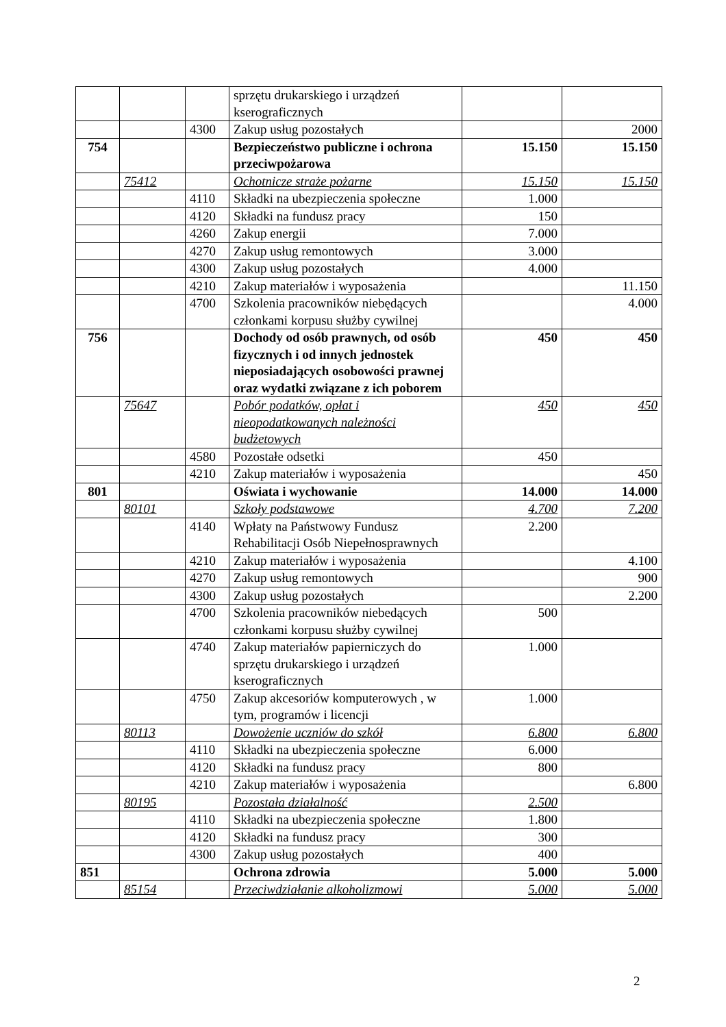| | | | sprzętu drukarskiego i urządzeń kserograficznych | | |
| | | 4300 | Zakup usług pozostałych | | 2000 |
| 754 | | | Bezpieczeństwo publiczne i ochrona przeciwpożarowa | 15.150 | 15.150 |
| | 75412 | | Ochotnicze straże pożarne | 15.150 | 15.150 |
| | | 4110 | Składki na ubezpieczenia społeczne | 1.000 | |
| | | 4120 | Składki na fundusz pracy | 150 | |
| | | 4260 | Zakup energii | 7.000 | |
| | | 4270 | Zakup usług remontowych | 3.000 | |
| | | 4300 | Zakup usług pozostałych | 4.000 | |
| | | 4210 | Zakup materiałów i wyposażenia | | 11.150 |
| | | 4700 | Szkolenia pracowników niebędących członkami korpusu służby cywilnej | | 4.000 |
| 756 | | | Dochody od osób prawnych, od osób fizycznych i od innych jednostek nieposiadających osobowości prawnej oraz wydatki związane z ich poborem | 450 | 450 |
| | 75647 | | Pobór podatków, opłat i nieopodatkowanych należności budżetowych | 450 | 450 |
| | | 4580 | Pozostałe odsetki | 450 | |
| | | 4210 | Zakup materiałów i wyposażenia | | 450 |
| 801 | | | Oświata i wychowanie | 14.000 | 14.000 |
| | 80101 | | Szkoły podstawowe | 4.700 | 7.200 |
| | | 4140 | Wpłaty na Państwowy Fundusz Rehabilitacji Osób Niepełnosprawnych | 2.200 | |
| | | 4210 | Zakup materiałów i wyposażenia | | 4.100 |
| | | 4270 | Zakup usług remontowych | | 900 |
| | | 4300 | Zakup usług pozostałych | | 2.200 |
| | | 4700 | Szkolenia pracowników niebedących członkami korpusu służby cywilnej | 500 | |
| | | 4740 | Zakup materiałów papierniczych do sprzętu drukarskiego i urządzeń kserograficznych | 1.000 | |
| | | 4750 | Zakup akcesoriów komputerowych , w tym, programów i licencji | 1.000 | |
| | 80113 | | Dowożenie uczniów do szkół | 6.800 | 6.800 |
| | | 4110 | Składki na ubezpieczenia społeczne | 6.000 | |
| | | 4120 | Składki na fundusz pracy | 800 | |
| | | 4210 | Zakup materiałów i wyposażenia | | 6.800 |
| | 80195 | | Pozostała działalność | 2.500 | |
| | | 4110 | Składki na ubezpieczenia społeczne | 1.800 | |
| | | 4120 | Składki na fundusz pracy | 300 | |
| | | 4300 | Zakup usług pozostałych | 400 | |
| 851 | | | Ochrona zdrowia | 5.000 | 5.000 |
| | 85154 | | Przeciwdziałanie alkoholizmowi | 5.000 | 5.000 |
2